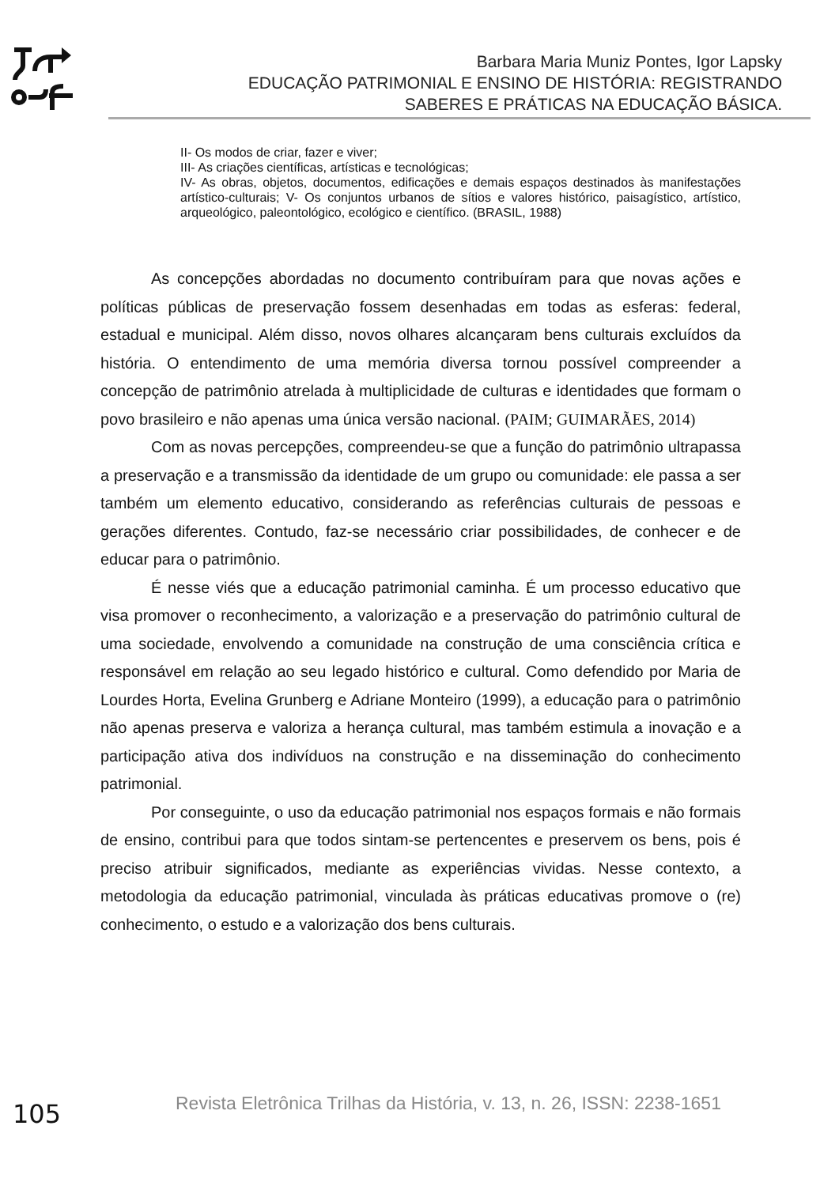Barbara Maria Muniz Pontes, Igor Lapsky
EDUCAÇÃO PATRIMONIAL E ENSINO DE HISTÓRIA: REGISTRANDO
SABERES E PRÁTICAS NA EDUCAÇÃO BÁSICA.
II- Os modos de criar, fazer e viver;
III- As criações científicas, artísticas e tecnológicas;
IV- As obras, objetos, documentos, edificações e demais espaços destinados às manifestações artístico-culturais; V- Os conjuntos urbanos de sítios e valores histórico, paisagístico, artístico, arqueológico, paleontológico, ecológico e científico. (BRASIL, 1988)
As concepções abordadas no documento contribuíram para que novas ações e políticas públicas de preservação fossem desenhadas em todas as esferas: federal, estadual e municipal. Além disso, novos olhares alcançaram bens culturais excluídos da história. O entendimento de uma memória diversa tornou possível compreender a concepção de patrimônio atrelada à multiplicidade de culturas e identidades que formam o povo brasileiro e não apenas uma única versão nacional. (PAIM; GUIMARÃES, 2014)
Com as novas percepções, compreendeu-se que a função do patrimônio ultrapassa a preservação e a transmissão da identidade de um grupo ou comunidade: ele passa a ser também um elemento educativo, considerando as referências culturais de pessoas e gerações diferentes. Contudo, faz-se necessário criar possibilidades, de conhecer e de educar para o patrimônio.
É nesse viés que a educação patrimonial caminha. É um processo educativo que visa promover o reconhecimento, a valorização e a preservação do patrimônio cultural de uma sociedade, envolvendo a comunidade na construção de uma consciência crítica e responsável em relação ao seu legado histórico e cultural. Como defendido por Maria de Lourdes Horta, Evelina Grunberg e Adriane Monteiro (1999), a educação para o patrimônio não apenas preserva e valoriza a herança cultural, mas também estimula a inovação e a participação ativa dos indivíduos na construção e na disseminação do conhecimento patrimonial.
Por conseguinte, o uso da educação patrimonial nos espaços formais e não formais de ensino, contribui para que todos sintam-se pertencentes e preservem os bens, pois é preciso atribuir significados, mediante as experiências vividas. Nesse contexto, a metodologia da educação patrimonial, vinculada às práticas educativas promove o (re) conhecimento, o estudo e a valorização dos bens culturais.
105 Revista Eletrônica Trilhas da História, v. 13, n. 26, ISSN: 2238-1651